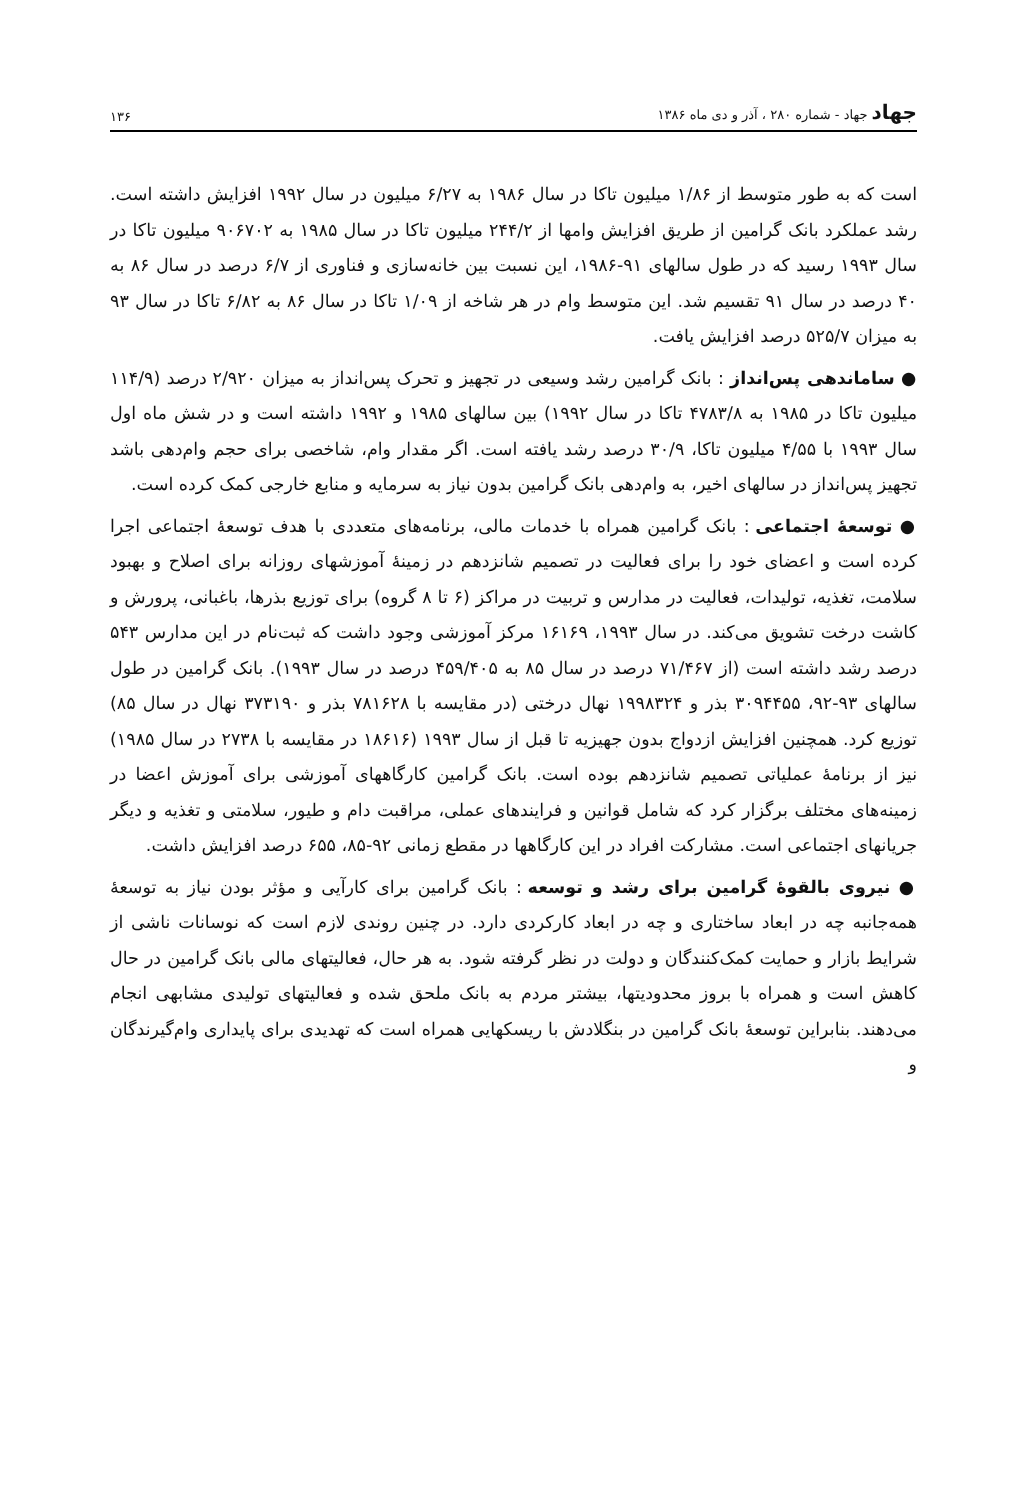جهاد جهاد - شماره ۲۸۰ ، آذر و دی ماه ۱۳۸۶
۱۳۶
است که به طور متوسط از ۱/۸۶ میلیون تاکا در سال ۱۹۸۶ به ۶/۲۷ میلیون در سال ۱۹۹۲ افزایش داشته است. رشد عملکرد بانک گرامین از طریق افزایش وامها از ۲۴۴/۲ میلیون تاکا در سال ۱۹۸۵ به ۹۰۶۷۰۲ میلیون تاکا در سال ۱۹۹۳ رسید که در طول سالهای ۹۱-۱۹۸۶، این نسبت بین خانه‌سازی و فناوری از ۶/۷ درصد در سال ۸۶ به ۴۰ درصد در سال ۹۱ تقسیم شد. این متوسط وام در هر شاخه از ۱/۰۹ تاکا در سال ۸۶ به ۶/۸۲ تاکا در سال ۹۳ به میزان ۵۲۵/۷ درصد افزایش یافت.
● ساماندهی پس‌انداز : بانک گرامین رشد وسیعی در تجهیز و تحرک پس‌انداز به میزان ۲/۹۲۰ درصد (۱۱۴/۹ میلیون تاکا در ۱۹۸۵ به ۴۷۸۳/۸ تاکا در سال ۱۹۹۲) بین سالهای ۱۹۸۵ و ۱۹۹۲ داشته است و در شش ماه اول سال ۱۹۹۳ با ۴/۵۵ میلیون تاکا، ۳۰/۹ درصد رشد یافته است. اگر مقدار وام، شاخصی برای حجم وام‌دهی باشد تجهیز پس‌انداز در سالهای اخیر، به وام‌دهی بانک گرامین بدون نیاز به سرمایه و منابع خارجی کمک کرده است.
● توسعهٔ اجتماعی : بانک گرامین همراه با خدمات مالی، برنامه‌های متعددی با هدف توسعهٔ اجتماعی اجرا کرده است و اعضای خود را برای فعالیت در تصمیم شانزدهم در زمینهٔ آموزشهای روزانه برای اصلاح و بهبود سلامت، تغذیه، تولیدات، فعالیت در مدارس و تربیت در مراکز (۶ تا ۸ گروه) برای توزیع بذرها، باغبانی، پرورش و کاشت درخت تشویق می‌کند. در سال ۱۹۹۳، ۱۶۱۶۹ مرکز آموزشی وجود داشت که ثبت‌نام در این مدارس ۵۴۳ درصد رشد داشته است (از ۷۱/۴۶۷ درصد در سال ۸۵ به ۴۵۹/۴۰۵ درصد در سال ۱۹۹۳). بانک گرامین در طول سالهای ۹۳-۹۲، ۳۰۹۴۴۵۵ بذر و ۱۹۹۸۳۲۴ نهال درختی (در مقایسه با ۷۸۱۶۲۸ بذر و ۳۷۳۱۹۰ نهال در سال ۸۵) توزیع کرد. همچنین افزایش ازدواج بدون جهیزیه تا قبل از سال ۱۹۹۳ (۱۸۶۱۶ در مقایسه با ۲۷۳۸ در سال ۱۹۸۵) نیز از برنامهٔ عملیاتی تصمیم شانزدهم بوده است. بانک گرامین کارگاههای آموزشی برای آموزش اعضا در زمینه‌های مختلف برگزار کرد که شامل قوانین و فرایندهای عملی، مراقبت دام و طیور، سلامتی و تغذیه و دیگر جریانهای اجتماعی است. مشارکت افراد در این کارگاهها در مقطع زمانی ۹۲-۸۵، ۶۵۵ درصد افزایش داشت.
● نیروی بالقوهٔ گرامین برای رشد و توسعه : بانک گرامین برای کارآیی و مؤثر بودن نیاز به توسعهٔ همه‌جانبه چه در ابعاد ساختاری و چه در ابعاد کارکردی دارد. در چنین روندی لازم است که نوسانات ناشی از شرایط بازار و حمایت کمک‌کنندگان و دولت در نظر گرفته شود. به هر حال، فعالیتهای مالی بانک گرامین در حال کاهش است و همراه با بروز محدودیتها، بیشتر مردم به بانک ملحق شده و فعالیتهای تولیدی مشابهی انجام می‌دهند. بنابراین توسعهٔ بانک گرامین در بنگلادش با ریسکهایی همراه است که تهدیدی برای پایداری وام‌گیرندگان و